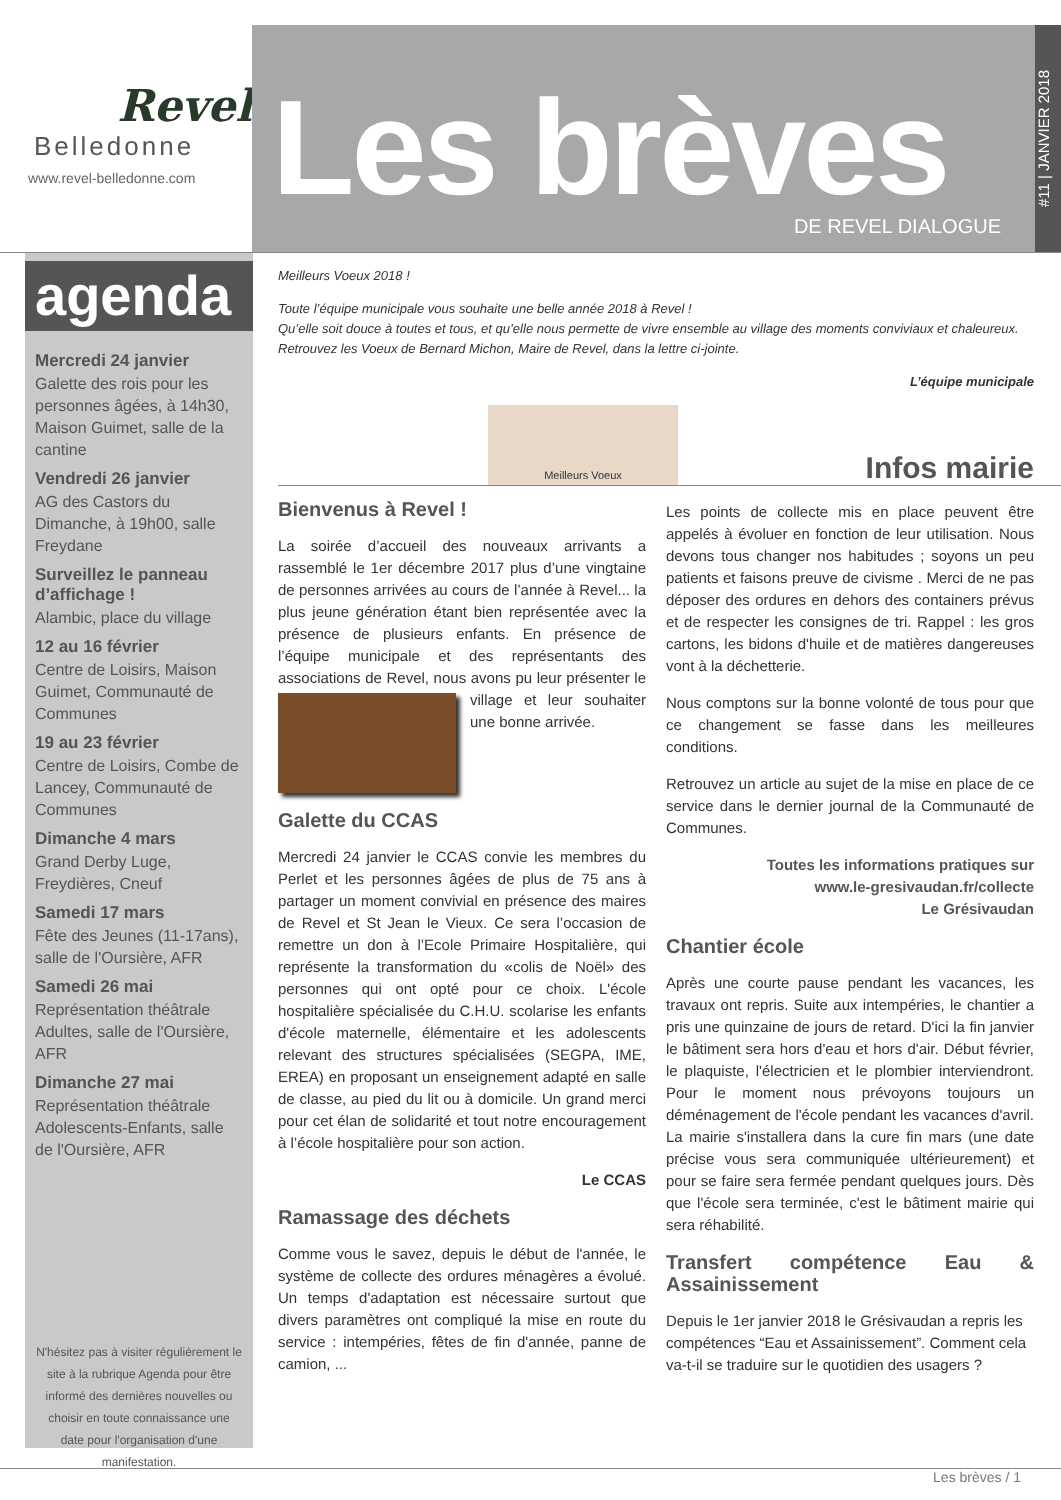Revel
Belledonne
www.revel-belledonne.com
Les brèves
DE REVEL DIALOGUE
#11 | JANVIER 2018
agenda
Mercredi 24 janvier
Galette des rois pour les personnes âgées, à 14h30, Maison Guimet, salle de la cantine
Vendredi 26 janvier
AG des Castors du Dimanche, à 19h00, salle Freydane
Surveillez le panneau d’affichage !
Alambic, place du village
12 au 16 février
Centre de Loisirs, Maison Guimet, Communauté de Communes
19 au 23 février
Centre de Loisirs, Combe de Lancey, Communauté de Communes
Dimanche 4 mars
Grand Derby Luge, Freydières, Cneuf
Samedi 17 mars
Fête des Jeunes (11-17ans), salle de l'Oursière, AFR
Samedi 26 mai
Représentation théâtrale Adultes, salle de l'Oursière, AFR
Dimanche 27 mai
Représentation théâtrale Adolescents-Enfants, salle de l'Oursière, AFR
N'hésitez pas à visiter régulièrement le site à la rubrique Agenda pour être informé des dernières nouvelles ou choisir en toute connaissance une date pour l'organisation d'une manifestation.
Meilleurs Voeux 2018 !
Toute l’équipe municipale vous souhaite une belle année 2018 à Revel !
Qu’elle soit douce à toutes et tous, et qu’elle nous permette de vivre ensemble au village des moments conviviaux et chaleureux.
Retrouvez les Voeux de Bernard Michon, Maire de Revel, dans la lettre ci-jointe.
L’équipe municipale
Meilleurs Voeux
Infos mairie
Bienvenus à Revel !
La soirée d’accueil des nouveaux arrivants a rassemblé le 1er décembre 2017 plus d’une vingtaine de personnes arrivées au cours de l’année à Revel... la plus jeune génération étant bien représentée avec la présence de plusieurs enfants. En présence de l’équipe municipale et des représentants des associations de Revel, nous avons pu leur présenter le village et leur souhaiter une bonne arrivée.
Galette du CCAS
Mercredi 24 janvier le CCAS convie les membres du Perlet et les personnes âgées de plus de 75 ans à partager un moment convivial en présence des maires de Revel et St Jean le Vieux. Ce sera l’occasion de remettre un don à l’Ecole Primaire Hospitalière, qui représente la transformation du «colis de Noël» des personnes qui ont opté pour ce choix. L'école hospitalière spécialisée du C.H.U. scolarise les enfants d'école maternelle, élémentaire et les adolescents relevant des structures spécialisées (SEGPA, IME, EREA) en proposant un enseignement adapté en salle de classe, au pied du lit ou à domicile. Un grand merci pour cet élan de solidarité et tout notre encouragement à l’école hospitalière pour son action.
Le CCAS
Ramassage des déchets
Comme vous le savez, depuis le début de l'année, le système de collecte des ordures ménagères a évolué. Un temps d'adaptation est nécessaire surtout que divers paramètres ont compliqué la mise en route du service : intempéries, fêtes de fin d'année, panne de camion, ...
Les points de collecte mis en place peuvent être appelés à évoluer en fonction de leur utilisation. Nous devons tous changer nos habitudes ; soyons un peu patients et faisons preuve de civisme . Merci de ne pas déposer des ordures en dehors des containers prévus et de respecter les consignes de tri. Rappel : les gros cartons, les bidons d'huile et de matières dangereuses vont à la déchetterie.
Nous comptons sur la bonne volonté de tous pour que ce changement se fasse dans les meilleures conditions.
Retrouvez un article au sujet de la mise en place de ce service dans le dernier journal de la Communauté de Communes.
Toutes les informations pratiques sur
www.le-gresivaudan.fr/collecte
Le Grésivaudan
Chantier école
Après une courte pause pendant les vacances, les travaux ont repris. Suite aux intempéries, le chantier a pris une quinzaine de jours de retard. D'ici la fin janvier le bâtiment sera hors d'eau et hors d'air. Début février, le plaquiste, l'électricien et le plombier interviendront. Pour le moment nous prévoyons toujours un déménagement de l'école pendant les vacances d'avril. La mairie s'installera dans la cure fin mars (une date précise vous sera communiquée ultérieurement) et pour se faire sera fermée pendant quelques jours. Dès que l'école sera terminée, c'est le bâtiment mairie qui sera réhabilité.
Transfert compétence Eau & Assainissement
Depuis le 1er janvier 2018 le Grésivaudan a repris les compétences “Eau et Assainissement”. Comment cela va-t-il se traduire sur le quotidien des usagers ?
Les brèves / 1